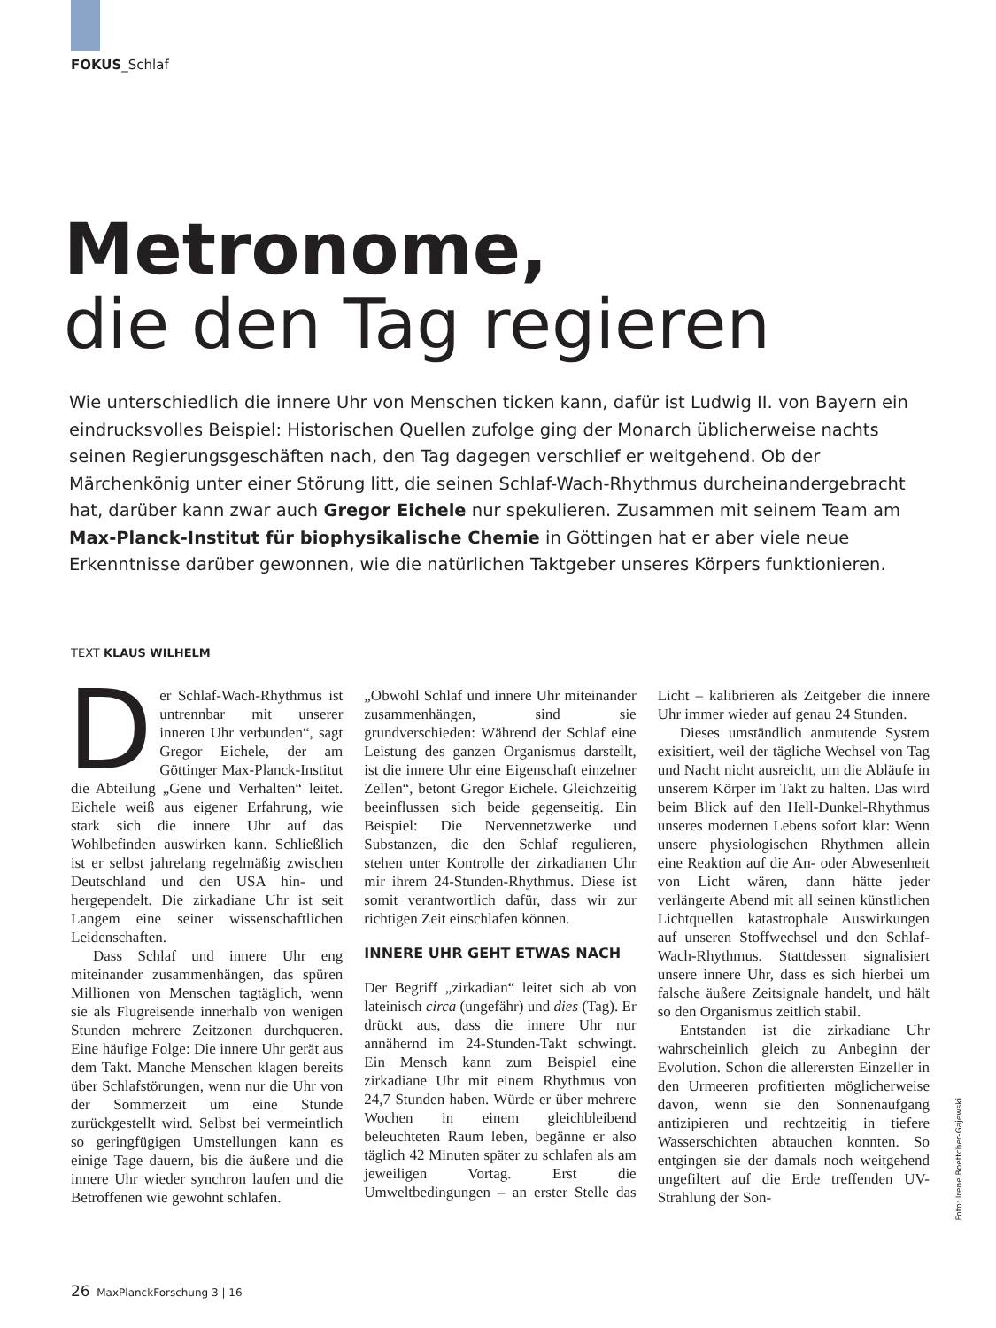FOKUS_Schlaf
Metronome,
die den Tag regieren
Wie unterschiedlich die innere Uhr von Menschen ticken kann, dafür ist Ludwig II. von Bayern ein eindrucksvolles Beispiel: Historischen Quellen zufolge ging der Monarch üblicherweise nachts seinen Regierungsgeschäften nach, den Tag dagegen verschlief er weitgehend. Ob der Märchenkönig unter einer Störung litt, die seinen Schlaf-Wach-Rhythmus durcheinandergebracht hat, darüber kann zwar auch Gregor Eichele nur spekulieren. Zusammen mit seinem Team am Max-Planck-Institut für biophysikalische Chemie in Göttingen hat er aber viele neue Erkenntnisse darüber gewonnen, wie die natürlichen Taktgeber unseres Körpers funktionieren.
TEXT KLAUS WILHELM
Der Schlaf-Wach-Rhythmus ist untrennbar mit unserer inneren Uhr verbunden“, sagt Gregor Eichele, der am Göttinger Max-Planck-Institut die Abteilung „Gene und Verhalten“ leitet. Eichele weiß aus eigener Erfahrung, wie stark sich die innere Uhr auf das Wohlbefinden auswirken kann. Schließlich ist er selbst jahrelang regelmäßig zwischen Deutschland und den USA hin- und hergependelt. Die zirkadiane Uhr ist seit Langem eine seiner wissenschaftlichen Leidenschaften.
Dass Schlaf und innere Uhr eng miteinander zusammenhängen, das spüren Millionen von Menschen tagtäglich, wenn sie als Flugreisende innerhalb von wenigen Stunden mehrere Zeitzonen durchqueren. Eine häufige Folge: Die innere Uhr gerät aus dem Takt. Manche Menschen klagen bereits über Schlafstörungen, wenn nur die Uhr von der Sommerzeit um eine Stunde zurückgestellt wird. Selbst bei vermeintlich so geringfügigen Umstellungen kann es einige Tage dauern, bis die äußere und die innere Uhr wieder synchron laufen und die Betroffenen wie gewohnt schlafen.
„Obwohl Schlaf und innere Uhr miteinander zusammenhängen, sind sie grundverschieden: Während der Schlaf eine Leistung des ganzen Organismus darstellt, ist die innere Uhr eine Eigenschaft einzelner Zellen“, betont Gregor Eichele. Gleichzeitig beeinflussen sich beide gegenseitig. Ein Beispiel: Die Nervennetzwerke und Substanzen, die den Schlaf regulieren, stehen unter Kontrolle der zirkadianen Uhr mir ihrem 24-Stunden-Rhythmus. Diese ist somit verantwortlich dafür, dass wir zur richtigen Zeit einschlafen können.
INNERE UHR GEHT ETWAS NACH
Der Begriff „zirkadian“ leitet sich ab von lateinisch circa (ungefähr) und dies (Tag). Er drückt aus, dass die innere Uhr nur annähernd im 24-Stunden-Takt schwingt. Ein Mensch kann zum Beispiel eine zirkadiane Uhr mit einem Rhythmus von 24,7 Stunden haben. Würde er über mehrere Wochen in einem gleichbleibend beleuchteten Raum leben, begänne er also täglich 42 Minuten später zu schlafen als am jeweiligen Vortag. Erst die Umweltbedingungen – an erster Stelle das Licht – kalibrieren als Zeitgeber die innere Uhr immer wieder auf genau 24 Stunden.
Dieses umständlich anmutende System exisitiert, weil der tägliche Wechsel von Tag und Nacht nicht ausreicht, um die Abläufe in unserem Körper im Takt zu halten. Das wird beim Blick auf den Hell-Dunkel-Rhythmus unseres modernen Lebens sofort klar: Wenn unsere physiologischen Rhythmen allein eine Reaktion auf die An- oder Abwesenheit von Licht wären, dann hätte jeder verlängerte Abend mit all seinen künstlichen Lichtquellen katastrophale Auswirkungen auf unseren Stoffwechsel und den Schlaf-Wach-Rhythmus. Stattdessen signalisiert unsere innere Uhr, dass es sich hierbei um falsche äußere Zeitsignale handelt, und hält so den Organismus zeitlich stabil.
Entstanden ist die zirkadiane Uhr wahrscheinlich gleich zu Anbeginn der Evolution. Schon die allerersten Einzeller in den Urmeeren profitierten möglicherweise davon, wenn sie den Sonnenaufgang antizipieren und rechtzeitig in tiefere Wasserschichten abtauchen konnten. So entgingen sie der damals noch weitgehend ungefiltert auf die Erde treffenden UV-Strahlung der Son-
Foto: Irene Boettcher-Gajewski
26 MaxPlanckForschung 3 | 16